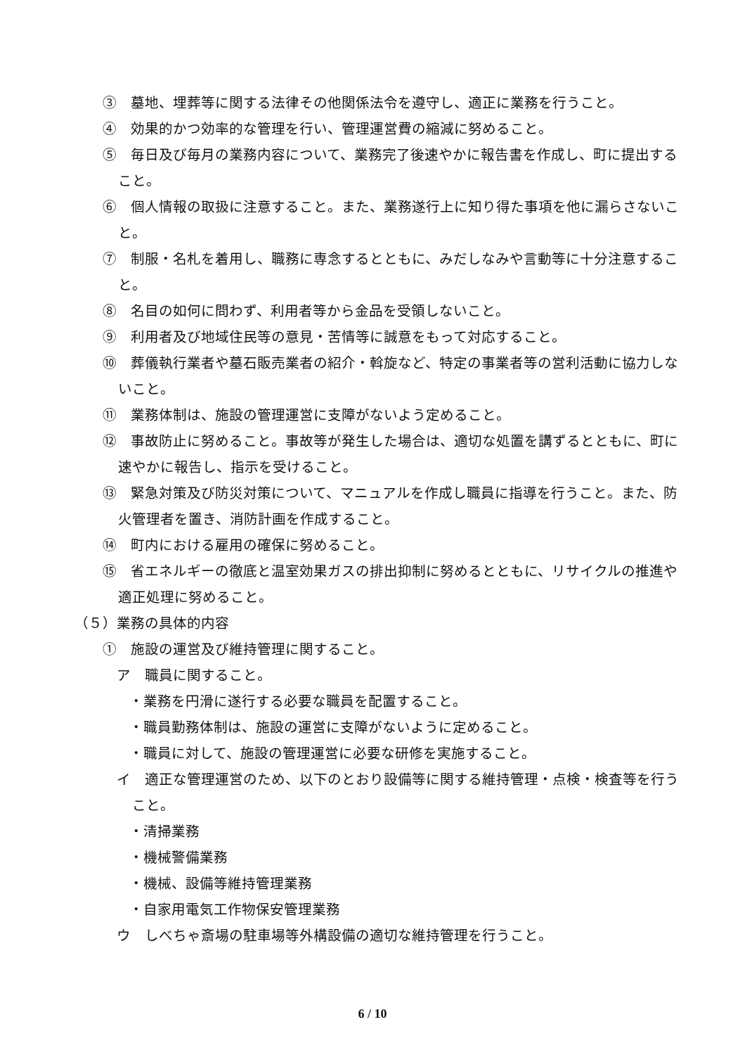③　墓地、埋葬等に関する法律その他関係法令を遵守し、適正に業務を行うこと。
④　効果的かつ効率的な管理を行い、管理運営費の縮減に努めること。
⑤　毎日及び毎月の業務内容について、業務完了後速やかに報告書を作成し、町に提出すること。
⑥　個人情報の取扱に注意すること。また、業務遂行上に知り得た事項を他に漏らさないこと。
⑦　制服・名札を着用し、職務に専念するとともに、みだしなみや言動等に十分注意すること。
⑧　名目の如何に問わず、利用者等から金品を受領しないこと。
⑨　利用者及び地域住民等の意見・苦情等に誠意をもって対応すること。
⑩　葬儀執行業者や墓石販売業者の紹介・斡旋など、特定の事業者等の営利活動に協力しないこと。
⑪　業務体制は、施設の管理運営に支障がないよう定めること。
⑫　事故防止に努めること。事故等が発生した場合は、適切な処置を講ずるとともに、町に速やかに報告し、指示を受けること。
⑬　緊急対策及び防災対策について、マニュアルを作成し職員に指導を行うこと。また、防火管理者を置き、消防計画を作成すること。
⑭　町内における雇用の確保に努めること。
⑮　省エネルギーの徹底と温室効果ガスの排出抑制に努めるとともに、リサイクルの推進や適正処理に努めること。
（５）業務の具体的内容
①　施設の運営及び維持管理に関すること。
ア　職員に関すること。
・業務を円滑に遂行する必要な職員を配置すること。
・職員勤務体制は、施設の運営に支障がないように定めること。
・職員に対して、施設の管理運営に必要な研修を実施すること。
イ　適正な管理運営のため、以下のとおり設備等に関する維持管理・点検・検査等を行うこと。
・清掃業務
・機械警備業務
・機械、設備等維持管理業務
・自家用電気工作物保安管理業務
ウ　しべちゃ斎場の駐車場等外構設備の適切な維持管理を行うこと。
6 / 10